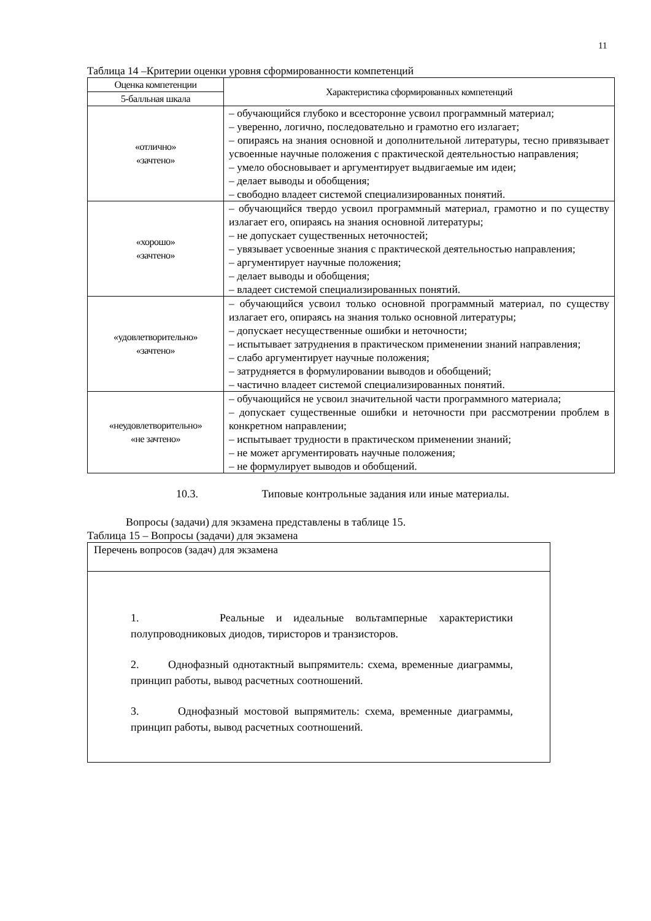11
Таблица 14 –Критерии оценки уровня сформированности компетенций
| Оценка компетенции | Характеристика сформированных компетенций |
| --- | --- |
| 5-балльная шкала | |
| «отлично» «зачтено» | – обучающийся глубоко и всесторонне усвоил программный материал; – уверенно, логично, последовательно и грамотно его излагает; – опираясь на знания основной и дополнительной литературы, тесно привязывает усвоенные научные положения с практической деятельностью направления; – умело обосновывает и аргументирует выдвигаемые им идеи; – делает выводы и обобщения; – свободно владеет системой специализированных понятий. |
| «хорошо» «зачтено» | – обучающийся твердо усвоил программный материал, грамотно и по существу излагает его, опираясь на знания основной литературы; – не допускает существенных неточностей; – увязывает усвоенные знания с практической деятельностью направления; – аргументирует научные положения; – делает выводы и обобщения; – владеет системой специализированных понятий. |
| «удовлетворительно» «зачтено» | – обучающийся усвоил только основной программный материал, по существу излагает его, опираясь на знания только основной литературы; – допускает несущественные ошибки и неточности; – испытывает затруднения в практическом применении знаний направления; – слабо аргументирует научные положения; – затрудняется в формулировании выводов и обобщений; – частично владеет системой специализированных понятий. |
| «неудовлетворительно» «не зачтено» | – обучающийся не усвоил значительной части программного материала; – допускает существенные ошибки и неточности при рассмотрении проблем в конкретном направлении; – испытывает трудности в практическом применении знаний; – не может аргументировать научные положения; – не формулирует выводов и обобщений. |
10.3. Типовые контрольные задания или иные материалы.
Вопросы (задачи) для экзамена представлены в таблице 15.
Таблица 15 – Вопросы (задачи) для экзамена
| Перечень вопросов (задач) для экзамена |
| 1. Реальные и идеальные вольтамперные характеристики полупроводниковых диодов, тиристоров и транзисторов. 2. Однофазный однотактный выпрямитель: схема, временные диаграммы, принцип работы, вывод расчетных соотношений. 3. Однофазный мостовой выпрямитель: схема, временные диаграммы, принцип работы, вывод расчетных соотношений. |